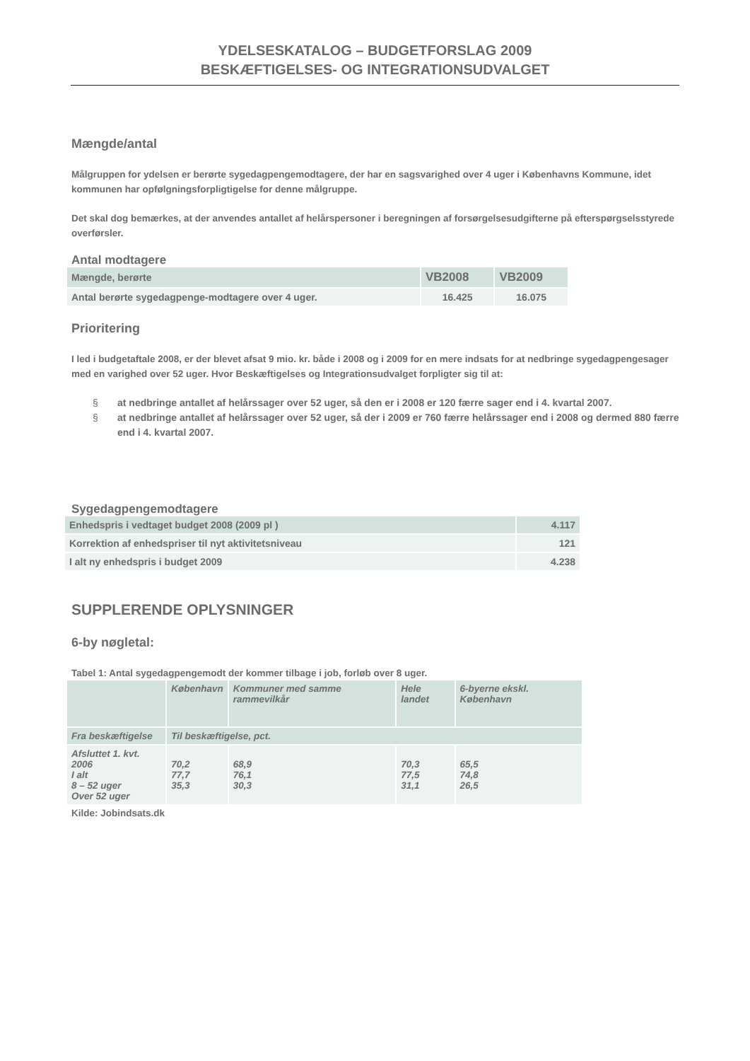YDELSESKATALOG – BUDGETFORSLAG 2009
BESKÆFTIGELSES- OG INTEGRATIONSUDVALGET
Mængde/antal
Målgruppen for ydelsen er berørte sygedagpengemodtagere, der har en sagsvarighed over 4 uger i Københavns Kommune, idet kommunen har opfølgningsforpligtigelse for denne målgruppe.
Det skal dog bemærkes, at der anvendes antallet af helårspersoner i beregningen af forsørgelsesudgifterne på efterspørgselsstyrede overførsler.
Antal modtagere
| Mængde, berørte | VB2008 | VB2009 |
| Antal berørte sygedagpenge-modtagere over 4 uger. | 16.425 | 16.075 |
Prioritering
I led i budgetaftale 2008, er der blevet afsat 9 mio. kr. både i 2008 og i 2009 for en mere indsats for at nedbringe sygedagpengesager med en varighed over 52 uger. Hvor Beskæftigelses og Integrationsudvalget forpligter sig til at:
§ at nedbringe antallet af helårssager over 52 uger, så den er i 2008 er 120 færre sager end i 4. kvartal 2007.
§ at nedbringe antallet af helårssager over 52 uger, så der i 2009 er 760 færre helårssager end i 2008 og dermed 880 færre end i 4. kvartal 2007.
Sygedagpengemodtagere
| Enhedspris i vedtaget budget 2008 (2009 pl ) | 4.117 |
| Korrektion af enhedspriser til nyt aktivitetsniveau | 121 |
| I alt ny enhedspris i budget 2009 | 4.238 |
SUPPLERENDE OPLYSNINGER
6-by nøgletal:
Tabel 1: Antal sygedagpengemodt der kommer tilbage i job, forløb over 8 uger.
| | København | Kommuner med samme rammevilkår | Hele landet | 6-byerne ekskl. København |
| Fra beskæftigelse | Til beskæftigelse, pct. | | | |
| Afsluttet 1. kvt. 2006 I alt 8 – 52 uger Over 52 uger | 70,2 77,7 35,3 | 68,9 76,1 30,3 | 70,3 77,5 31,1 | 65,5 74,8 26,5 |
Kilde: Jobindsats.dk